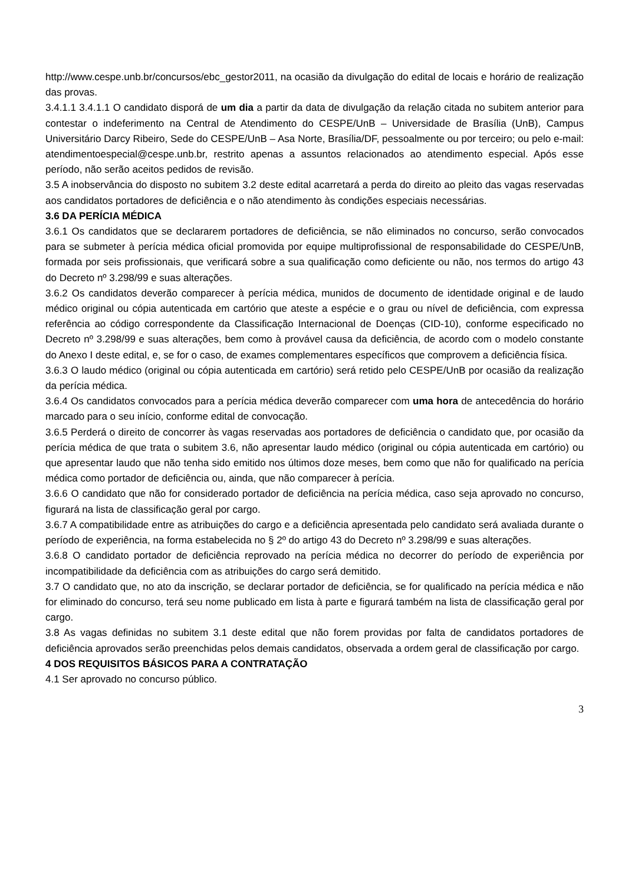http://www.cespe.unb.br/concursos/ebc_gestor2011, na ocasião da divulgação do edital de locais e horário de realização das provas.
3.4.1.1 3.4.1.1 O candidato disporá de um dia a partir da data de divulgação da relação citada no subitem anterior para contestar o indeferimento na Central de Atendimento do CESPE/UnB – Universidade de Brasília (UnB), Campus Universitário Darcy Ribeiro, Sede do CESPE/UnB – Asa Norte, Brasília/DF, pessoalmente ou por terceiro; ou pelo e-mail: atendimentoespecial@cespe.unb.br, restrito apenas a assuntos relacionados ao atendimento especial. Após esse período, não serão aceitos pedidos de revisão.
3.5 A inobservância do disposto no subitem 3.2 deste edital acarretará a perda do direito ao pleito das vagas reservadas aos candidatos portadores de deficiência e o não atendimento às condições especiais necessárias.
3.6 DA PERÍCIA MÉDICA
3.6.1 Os candidatos que se declararem portadores de deficiência, se não eliminados no concurso, serão convocados para se submeter à perícia médica oficial promovida por equipe multiprofissional de responsabilidade do CESPE/UnB, formada por seis profissionais, que verificará sobre a sua qualificação como deficiente ou não, nos termos do artigo 43 do Decreto nº 3.298/99 e suas alterações.
3.6.2 Os candidatos deverão comparecer à perícia médica, munidos de documento de identidade original e de laudo médico original ou cópia autenticada em cartório que ateste a espécie e o grau ou nível de deficiência, com expressa referência ao código correspondente da Classificação Internacional de Doenças (CID-10), conforme especificado no Decreto nº 3.298/99 e suas alterações, bem como à provável causa da deficiência, de acordo com o modelo constante do Anexo I deste edital, e, se for o caso, de exames complementares específicos que comprovem a deficiência física.
3.6.3 O laudo médico (original ou cópia autenticada em cartório) será retido pelo CESPE/UnB por ocasião da realização da perícia médica.
3.6.4 Os candidatos convocados para a perícia médica deverão comparecer com uma hora de antecedência do horário marcado para o seu início, conforme edital de convocação.
3.6.5 Perderá o direito de concorrer às vagas reservadas aos portadores de deficiência o candidato que, por ocasião da perícia médica de que trata o subitem 3.6, não apresentar laudo médico (original ou cópia autenticada em cartório) ou que apresentar laudo que não tenha sido emitido nos últimos doze meses, bem como que não for qualificado na perícia médica como portador de deficiência ou, ainda, que não comparecer à perícia.
3.6.6 O candidato que não for considerado portador de deficiência na perícia médica, caso seja aprovado no concurso, figurará na lista de classificação geral por cargo.
3.6.7 A compatibilidade entre as atribuições do cargo e a deficiência apresentada pelo candidato será avaliada durante o período de experiência, na forma estabelecida no § 2º do artigo 43 do Decreto nº 3.298/99 e suas alterações.
3.6.8 O candidato portador de deficiência reprovado na perícia médica no decorrer do período de experiência por incompatibilidade da deficiência com as atribuições do cargo será demitido.
3.7 O candidato que, no ato da inscrição, se declarar portador de deficiência, se for qualificado na perícia médica e não for eliminado do concurso, terá seu nome publicado em lista à parte e figurará também na lista de classificação geral por cargo.
3.8 As vagas definidas no subitem 3.1 deste edital que não forem providas por falta de candidatos portadores de deficiência aprovados serão preenchidas pelos demais candidatos, observada a ordem geral de classificação por cargo.
4 DOS REQUISITOS BÁSICOS PARA A CONTRATAÇÃO
4.1 Ser aprovado no concurso público.
3